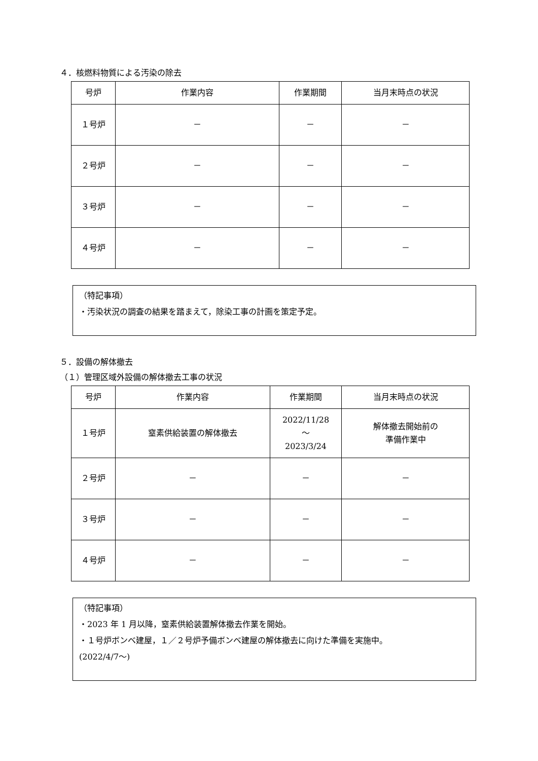４．核燃料物質による汚染の除去
| 号炉 | 作業内容 | 作業期間 | 当月末時点の状況 |
| --- | --- | --- | --- |
| １号炉 | － | － | － |
| ２号炉 | － | － | － |
| ３号炉 | － | － | － |
| ４号炉 | － | － | － |
（特記事項）
・汚染状況の調査の結果を踏まえて，除染工事の計画を策定予定。
５．設備の解体撤去
（１）管理区域外設備の解体撤去工事の状況
| 号炉 | 作業内容 | 作業期間 | 当月末時点の状況 |
| --- | --- | --- | --- |
| １号炉 | 窒素供給装置の解体撤去 | 2022/11/28 ～ 2023/3/24 | 解体撤去開始前の 準備作業中 |
| ２号炉 | － | － | － |
| ３号炉 | － | － | － |
| ４号炉 | － | － | － |
（特記事項）
・2023 年 1 月以降，窒素供給装置解体撤去作業を開始。
・１号炉ボンベ建屋，１／２号炉予備ボンベ建屋の解体撤去に向けた準備を実施中。
(2022/4/7～)